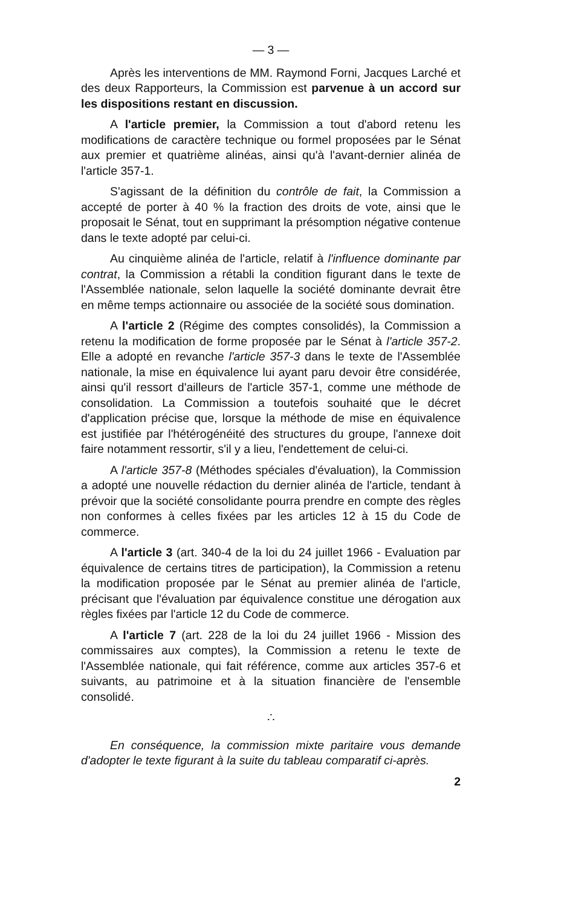— 3 —
Après les interventions de MM. Raymond Forni, Jacques Larché et des deux Rapporteurs, la Commission est parvenue à un accord sur les dispositions restant en discussion.
A l'article premier, la Commission a tout d'abord retenu les modifications de caractère technique ou formel proposées par le Sénat aux premier et quatrième alinéas, ainsi qu'à l'avant-dernier alinéa de l'article 357-1.
S'agissant de la définition du contrôle de fait, la Commission a accepté de porter à 40 % la fraction des droits de vote, ainsi que le proposait le Sénat, tout en supprimant la présomption négative contenue dans le texte adopté par celui-ci.
Au cinquième alinéa de l'article, relatif à l'influence dominante par contrat, la Commission a rétabli la condition figurant dans le texte de l'Assemblée nationale, selon laquelle la société dominante devrait être en même temps actionnaire ou associée de la société sous domination.
A l'article 2 (Régime des comptes consolidés), la Commission a retenu la modification de forme proposée par le Sénat à l'article 357-2. Elle a adopté en revanche l'article 357-3 dans le texte de l'Assemblée nationale, la mise en équivalence lui ayant paru devoir être considérée, ainsi qu'il ressort d'ailleurs de l'article 357-1, comme une méthode de consolidation. La Commission a toutefois souhaité que le décret d'application précise que, lorsque la méthode de mise en équivalence est justifiée par l'hétérogénéité des structures du groupe, l'annexe doit faire notamment ressortir, s'il y a lieu, l'endettement de celui-ci.
A l'article 357-8 (Méthodes spéciales d'évaluation), la Commission a adopté une nouvelle rédaction du dernier alinéa de l'article, tendant à prévoir que la société consolidante pourra prendre en compte des règles non conformes à celles fixées par les articles 12 à 15 du Code de commerce.
A l'article 3 (art. 340-4 de la loi du 24 juillet 1966 - Evaluation par équivalence de certains titres de participation), la Commission a retenu la modification proposée par le Sénat au premier alinéa de l'article, précisant que l'évaluation par équivalence constitue une dérogation aux règles fixées par l'article 12 du Code de commerce.
A l'article 7 (art. 228 de la loi du 24 juillet 1966 - Mission des commissaires aux comptes), la Commission a retenu le texte de l'Assemblée nationale, qui fait référence, comme aux articles 357-6 et suivants, au patrimoine et à la situation financière de l'ensemble consolidé.
∴
En conséquence, la commission mixte paritaire vous demande d'adopter le texte figurant à la suite du tableau comparatif ci-après.
2